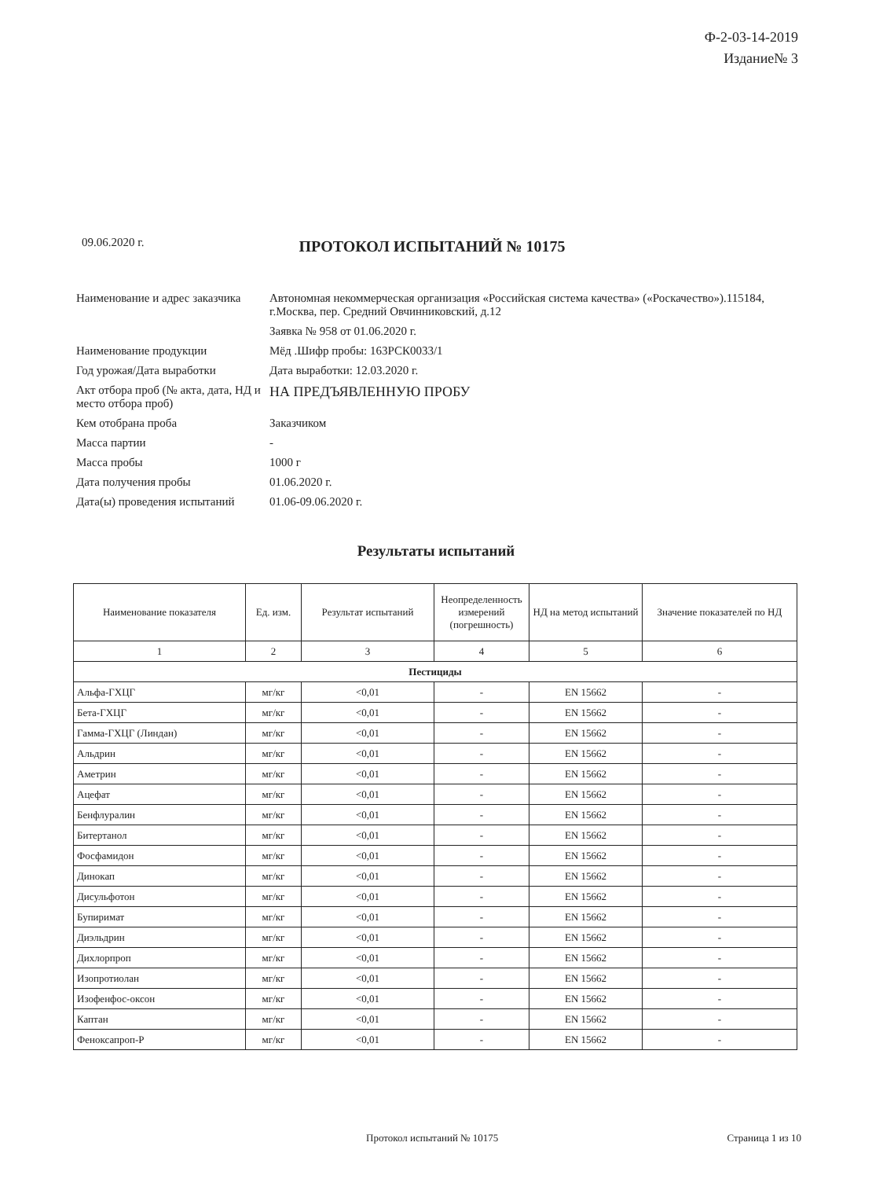Ф-2-03-14-2019
Издание№ 3
09.06.2020 г.
ПРОТОКОЛ ИСПЫТАНИЙ № 10175
| Наименование и адрес заказчика | Автономная некоммерческая организация «Российская система качества» («Роскачество»).115184, г.Москва, пер. Средний Овчинниковский, д.12 |
| | Заявка № 958 от 01.06.2020 г. |
| Наименование продукции | Мёд .Шифр пробы: 163РСК0033/1 |
| Год урожая/Дата выработки | Дата выработки: 12.03.2020 г. |
| Акт отбора проб (№ акта, дата, НД и место отбора проб) | НА ПРЕДЪЯВЛЕННУЮ ПРОБУ |
| Кем отобрана проба | Заказчиком |
| Масса партии | - |
| Масса пробы | 1000 г |
| Дата получения пробы | 01.06.2020 г. |
| Дата(ы) проведения испытаний | 01.06-09.06.2020 г. |
Результаты испытаний
| Наименование показателя | Ед. изм. | Результат испытаний | Неопределенность измерений (погрешность) | НД на метод испытаний | Значение показателей по НД |
| --- | --- | --- | --- | --- | --- |
| 1 | 2 | 3 | 4 | 5 | 6 |
| Пестициды | | | | | |
| Альфа-ГХЦГ | мг/кг | <0,01 | - | EN 15662 | - |
| Бета-ГХЦГ | мг/кг | <0,01 | - | EN 15662 | - |
| Гамма-ГХЦГ (Линдан) | мг/кг | <0,01 | - | EN 15662 | - |
| Альдрин | мг/кг | <0,01 | - | EN 15662 | - |
| Аметрин | мг/кг | <0,01 | - | EN 15662 | - |
| Ацефат | мг/кг | <0,01 | - | EN 15662 | - |
| Бенфлуралин | мг/кг | <0,01 | - | EN 15662 | - |
| Битертанол | мг/кг | <0,01 | - | EN 15662 | - |
| Фосфамидон | мг/кг | <0,01 | - | EN 15662 | - |
| Динокап | мг/кг | <0,01 | - | EN 15662 | - |
| Дисульфотон | мг/кг | <0,01 | - | EN 15662 | - |
| Бупиримат | мг/кг | <0,01 | - | EN 15662 | - |
| Диэльдрин | мг/кг | <0,01 | - | EN 15662 | - |
| Дихлорпроп | мг/кг | <0,01 | - | EN 15662 | - |
| Изопротиолан | мг/кг | <0,01 | - | EN 15662 | - |
| Изофенфос-оксон | мг/кг | <0,01 | - | EN 15662 | - |
| Каптан | мг/кг | <0,01 | - | EN 15662 | - |
| Феноксапроп-Р | мг/кг | <0,01 | - | EN 15662 | - |
Протокол испытаний № 10175 Страница 1 из 10